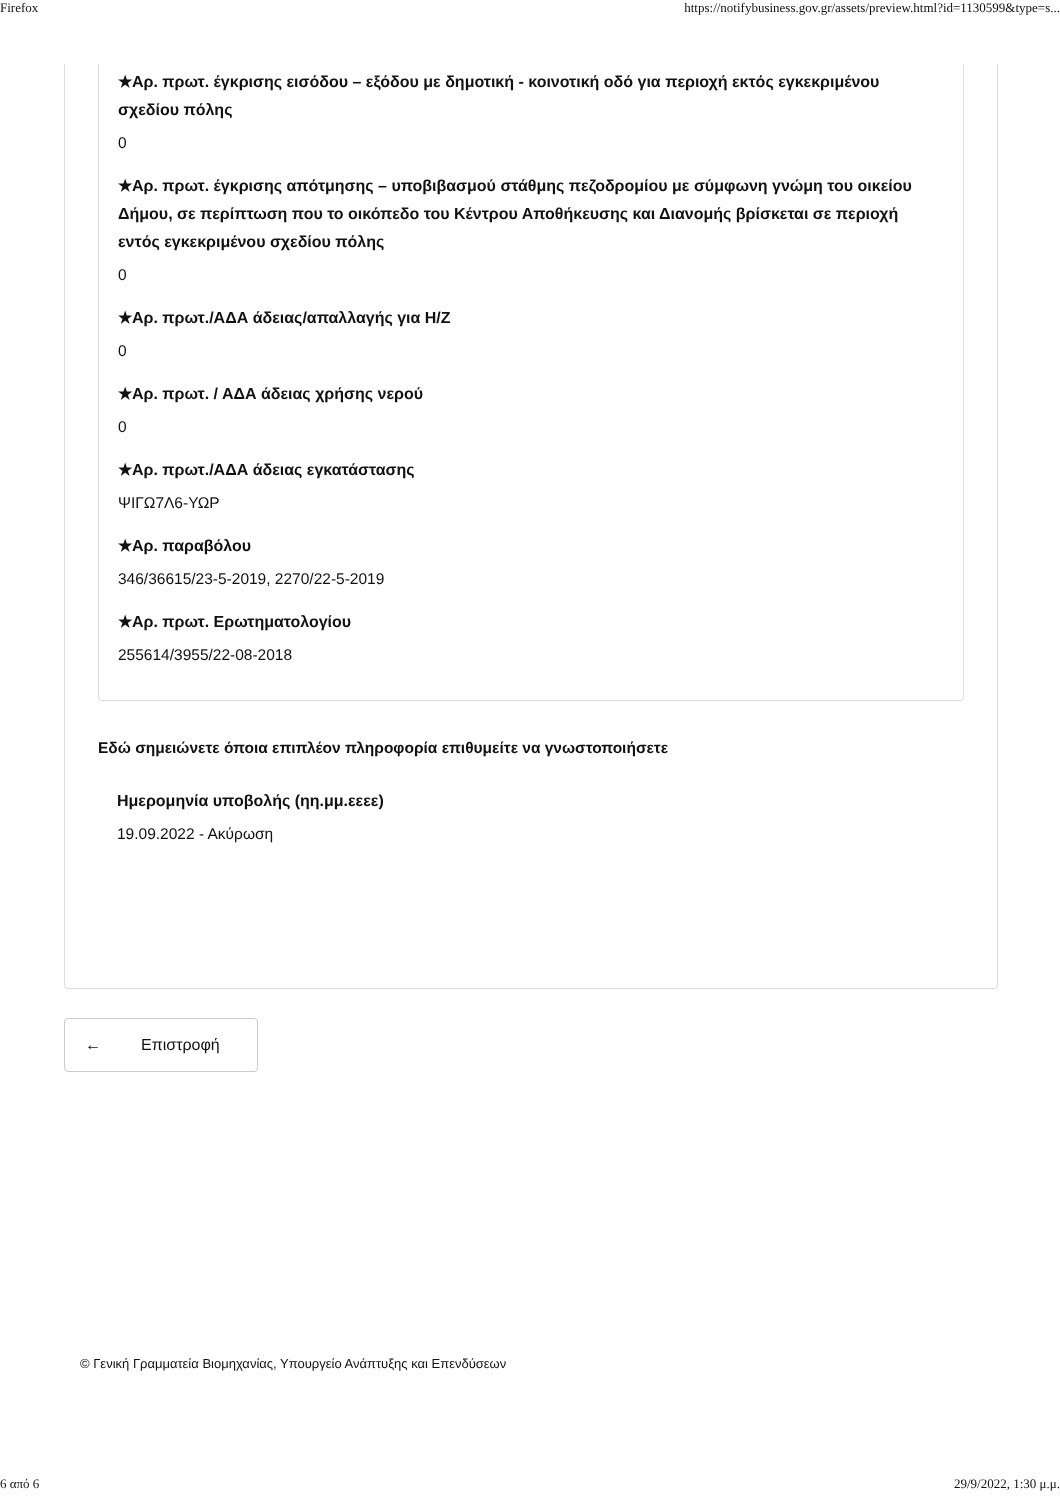Firefox https://notifybusiness.gov.gr/assets/preview.html?id=1130599&type=s...
★Αρ. πρωτ. έγκρισης εισόδου – εξόδου με δημοτική - κοινοτική οδό για περιοχή εκτός εγκεκριμένου σχεδίου πόλης
0
★Αρ. πρωτ. έγκρισης απότμησης – υποβιβασμού στάθμης πεζοδρομίου με σύμφωνη γνώμη του οικείου Δήμου, σε περίπτωση που το οικόπεδο του Κέντρου Αποθήκευσης και Διανομής βρίσκεται σε περιοχή εντός εγκεκριμένου σχεδίου πόλης
0
★Αρ. πρωτ./ΑΔΑ άδειας/απαλλαγής για Η/Ζ
0
★Αρ. πρωτ. / ΑΔΑ άδειας χρήσης νερού
0
★Αρ. πρωτ./ΑΔΑ άδειας εγκατάστασης
ΨΙΓΩ7Λ6-ΥΩΡ
★Αρ. παραβόλου
346/36615/23-5-2019, 2270/22-5-2019
★Αρ. πρωτ. Ερωτηματολογίου
255614/3955/22-08-2018
Εδώ σημειώνετε όποια επιπλέον πληροφορία επιθυμείτε να γνωστοποιήσετε
Ημερομηνία υποβολής (ηη.μμ.εεεε)
19.09.2022 - Ακύρωση
← Επιστροφή
© Γενική Γραμματεία Βιομηχανίας, Υπουργείο Ανάπτυξης και Επενδύσεων
6 από 6 29/9/2022, 1:30 μ.μ.